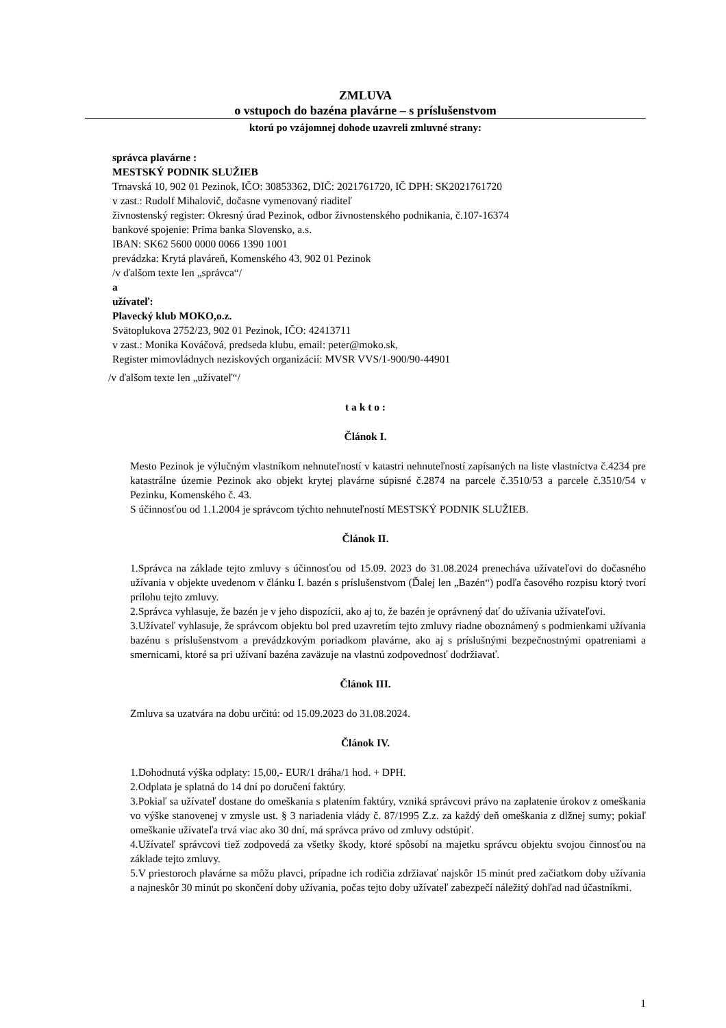ZMLUVA
o vstupoch do bazéna plavárne – s príslušenstvom
ktorú po vzájomnej dohode uzavreli zmluvné strany:
správca plavárne :
MESTSKÝ PODNIK SLUŽIEB
Trnavská 10, 902 01 Pezinok, IČO: 30853362, DIČ: 2021761720, IČ DPH: SK2021761720
v zast.: Rudolf Mihalovič, dočasne vymenovaný riaditeľ
živnostenský register: Okresný úrad Pezinok, odbor živnostenského podnikania, č.107-16374
bankové spojenie: Prima banka Slovensko, a.s.
IBAN: SK62 5600 0000 0066 1390 1001
prevádzka: Krytá plaváreň, Komenského 43, 902 01 Pezinok
/v ďalšom texte len „správca“/
a
užívateľ:
Plavecký klub MOKO,o.z.
Svätoplukova 2752/23, 902 01 Pezinok, IČO: 42413711
v zast.: Monika Kováčová, predseda klubu, email: peter@moko.sk,
Register mimovládnych neziskových organizácií: MVSR VVS/1-900/90-44901
/v ďalšom texte len „užívateľ“/
t a k t o :
Článok I.
Mesto Pezinok je výlučným vlastníkom nehnuteľností v katastri nehnuteľností zapísaných na liste vlastníctva č.4234 pre katastrálne územie Pezinok ako objekt krytej plavárne súpisné č.2874 na parcele č.3510/53 a parcele č.3510/54 v Pezinku, Komenského č. 43.
S účinnosťou od 1.1.2004 je správcom týchto nehnuteľností MESTSKÝ PODNIK SLUŽIEB.
Článok II.
1.Správca na základe tejto zmluvy s účinnosťou od 15.09. 2023 do 31.08.2024 prenecháva užívateľovi do dočasného užívania v objekte uvedenom v článku I. bazén s príslušenstvom (Ďalej len „Bazén“) podľa časového rozpisu ktorý tvorí prílohu tejto zmluvy.
2.Správca vyhlasuje, že bazén je v jeho dispozícii, ako aj to, že bazén je oprávnený dať do užívania užívateľovi.
3.Užívateľ vyhlasuje, že správcom objektu bol pred uzavretím tejto zmluvy riadne oboznámený s podmienkami užívania bazénu s príslušenstvom a prevádzkovým poriadkom plavárne, ako aj s príslušnými bezpečnostnými opatreniami a smernicami, ktoré sa pri užívaní bazéna zaväzuje na vlastnú zodpovednosť dodržiavať.
Článok III.
Zmluva sa uzatvára na dobu určitú: od 15.09.2023 do 31.08.2024.
Článok IV.
1.Dohodnutá výška odplaty: 15,00,- EUR/1 dráha/1 hod. + DPH.
2.Odplata je splatná do 14 dní po doručení faktúry.
3.Pokiaľ sa užívateľ dostane do omeškania s platením faktúry, vzniká správcovi právo na zaplatenie úrokov z omeškania vo výške stanovenej v zmysle ust. § 3 nariadenia vlády č. 87/1995 Z.z. za každý deň omeškania z dlžnej sumy; pokiaľ omeškanie užívateľa trvá viac ako 30 dní, má správca právo od zmluvy odstúpiť.
4.Užívateľ správcovi tiež zodpovedá za všetky škody, ktoré spôsobí na majetku správcu objektu svojou činnosťou na základe tejto zmluvy.
5.V priestoroch plavárne sa môžu plavci, prípadne ich rodičia zdržiavať najskôr 15 minút pred začiatkom doby užívania a najneskôr 30 minút po skončení doby užívania, počas tejto doby užívateľ zabezpečí náležitý dohľad nad účastníkmi.
1